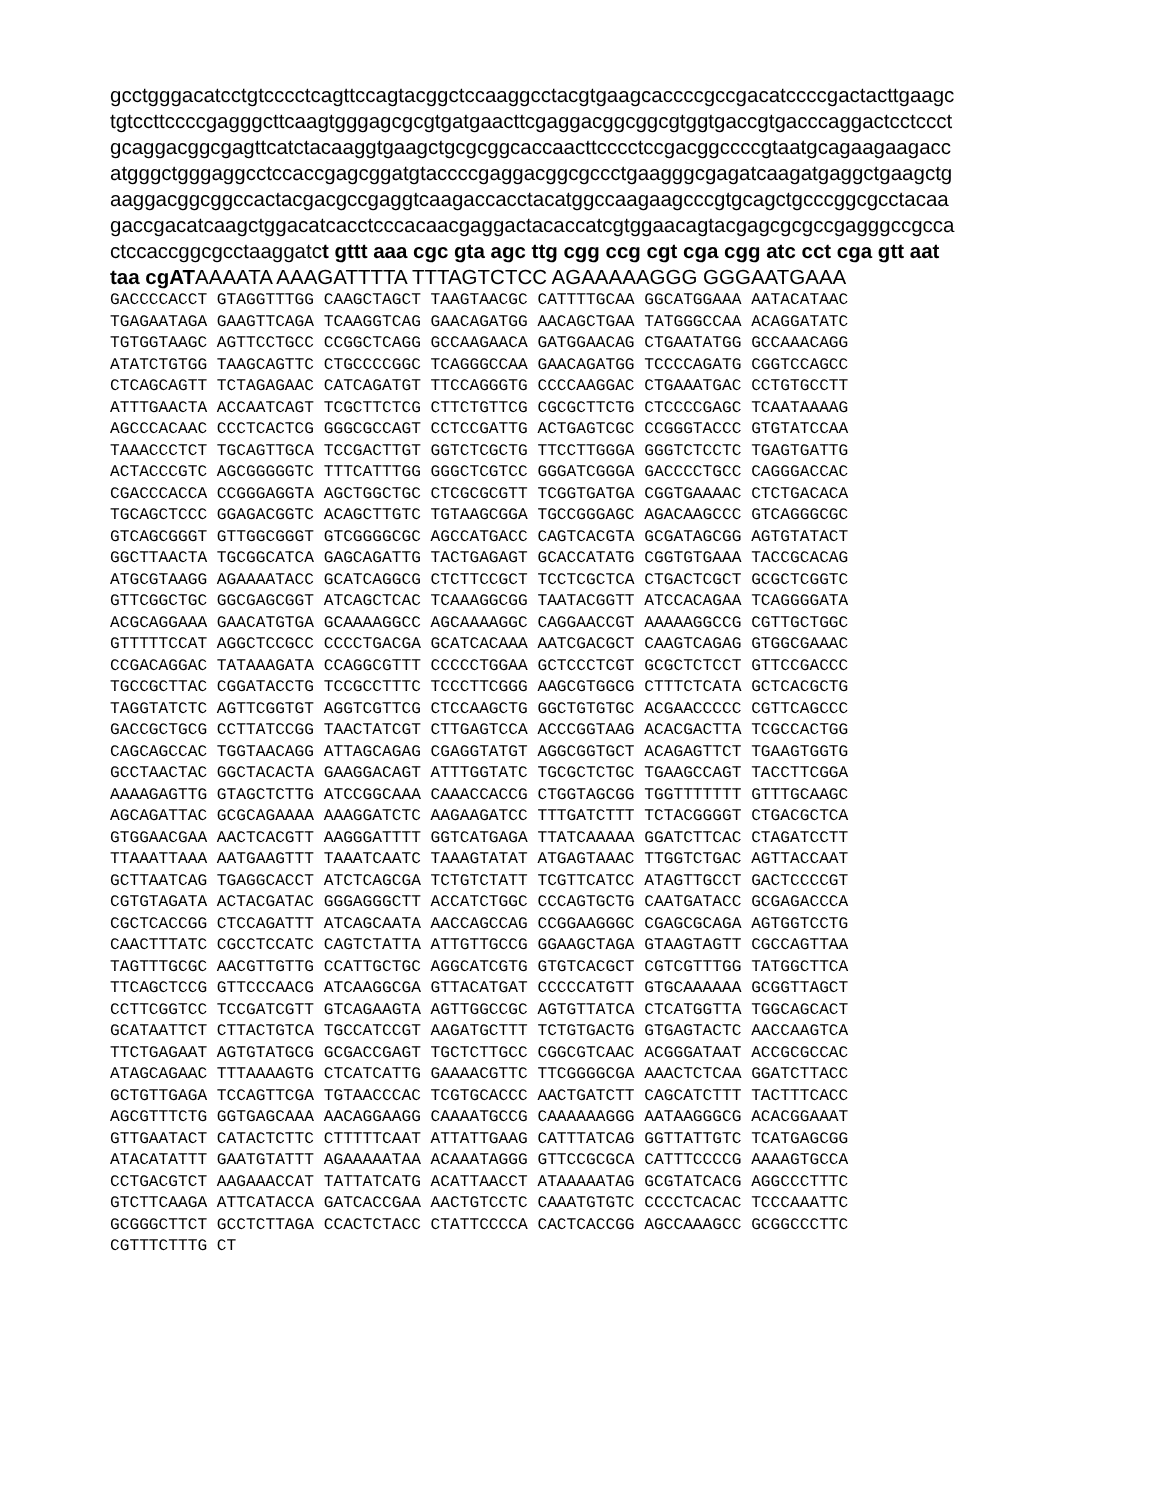gcctgggacatcctgtcccctcagttccagtacggctccaaggcctacgtgaagcaccccgccgacatccccgactacttgaagc
tgtccttccccgagggcttcaagtgggagcgcgtgatgaacttcgaggacggcggcgtggtgaccgtgacccaggactcctccct
gcaggacggcgagttcatctacaaggtgaagctgcgcggcaccaacttcccctccgacggccccgtaatgcagaagaagacc
atgggctgggaggcctccaccgagcggatgtaccccgaggacggcgccctgaagggcgagatcaagatgaggctgaagctg
aaggacggcggccactacgacgccgaggtcaagaccacctacatggccaagaagcccgtgcagctgcccggcgcctacaa
gaccgacatcaagctggacatcacctcccacaacgaggactacaccatcgtggaacagtacgagcgcgccgagggccgcca
ctccaccggcgcctaaggatct gttt aaa cgc gta agc ttg cgg ccg cgt cga cgg atc cct cga gtt aat
taa cgATAAAATA AAAGATTTTA TTTAGTCTCC AGAAAAAGGG GGGAATGAAA
GACCCCACCT GTAGGTTTGG CAAGCTAGCT TAAGTAACGC CATTTTGCAA GGCATGGAAA AATACATAAC
TGAGAATAGA GAAGTTCAGA TCAAGGTCAG GAACAGATGG AACAGCTGAA TATGGGCCAA ACAGGATATC
TGTGGTAAGC AGTTCCTGCC CCGGCTCAGG GCCAAGAACA GATGGAACAG CTGAATATGG GCCAAACAGG
ATATCTGTGG TAAGCAGTTC CTGCCCCGGC TCAGGGCCAA GAACAGATGG TCCCCAGATG CGGTCCAGCC
CTCAGCAGTT TCTAGAGAAC CATCAGATGT TTCCAGGGTG CCCCAAGGAC CTGAAATGAC CCTGTGCCTT
ATTTGAACTA ACCAATCAGT TCGCTTCTCG CTTCTGTTCG CGCGCTTCTG CTCCCCGAGC TCAATAAAAG
AGCCCACAAC CCCTCACTCG GGGCGCCAGT CCTCCGATTG ACTGAGTCGC CCGGGTACCC GTGTATCCAA
TAAACCCTCT TGCAGTTGCA TCCGACTTGT GGTCTCGCTG TTCCTTGGGA GGGTCTCCTC TGAGTGATTG
ACTACCCGTC AGCGGGGGTC TTTCATTTGG GGGCTCGTCC GGGATCGGGA GACCCCTGCC CAGGGACCAC
CGACCCACCA CCGGGAGGTA AGCTGGCTGC CTCGCGCGTT TCGGTGATGA CGGTGAAAAC CTCTGACACA
TGCAGCTCCC GGAGACGGTC ACAGCTTGTC TGTAAGCGGA TGCCGGGAGC AGACAAGCCC GTCAGGGCGC
GTCAGCGGGT GTTGGCGGGT GTCGGGGCGC AGCCATGACC CAGTCACGTA GCGATAGCGG AGTGTATACT
GGCTTAACTA TGCGGCATCA GAGCAGATTG TACTGAGAGT GCACCATATG CGGTGTGAAA TACCGCACAG
ATGCGTAAGG AGAAAATACC GCATCAGGCG CTCTTCCGCT TCCTCGCTCA CTGACTCGCT GCGCTCGGTC
GTTCGGCTGC GGCGAGCGGT ATCAGCTCAC TCAAAGGCGG TAATACGGTT ATCCACAGAA TCAGGGGATA
ACGCAGGAAA GAACATGTGA GCAAAAGGCC AGCAAAAGGC CAGGAACCGT AAAAAGGCCG CGTTGCTGGC
GTTTTTCCAT AGGCTCCGCC CCCCTGACGA GCATCACAAA AATCGACGCT CAAGTCAGAG GTGGCGAAAC
CCGACAGGAC TATAAAGATA CCAGGCGTTT CCCCCTGGAA GCTCCCTCGT GCGCTCTCCT GTTCCGACCC
TGCCGCTTAC CGGATACCTG TCCGCCTTTC TCCCTTCGGG AAGCGTGGCG CTTTCTCATA GCTCACGCTG
TAGGTATCTC AGTTCGGTGT AGGTCGTTCG CTCCAAGCTG GGCTGTGTGC ACGAACCCCC CGTTCAGCCC
GACCGCTGCG CCTTATCCGG TAACTATCGT CTTGAGTCCA ACCCGGTAAG ACACGACTTA TCGCCACTGG
CAGCAGCCAC TGGTAACAGG ATTAGCAGAG CGAGGTATGT AGGCGGTGCT ACAGAGTTCT TGAAGTGGTG
GCCTAACTAC GGCTACACTA GAAGGACAGT ATTTGGTATC TGCGCTCTGC TGAAGCCAGT TACCTTCGGA
AAAAGAGTTG GTAGCTCTTG ATCCGGCAAA CAAACCACCG CTGGTAGCGG TGGTTTTTTT GTTTGCAAGC
AGCAGATTAC GCGCAGAAAA AAAGGATCTC AAGAAGATCC TTTGATCTTT TCTACGGGGT CTGACGCTCA
GTGGAACGAA AACTCACGTT AAGGGATTTT GGTCATGAGA TTATCAAAAA GGATCTTCAC CTAGATCCTT
TTAAATTAAA AATGAAGTTT TAAATCAATC TAAAGTATAT ATGAGTAAAC TTGGTCTGAC AGTTACCAAT
GCTTAATCAG TGAGGCACCT ATCTCAGCGA TCTGTCTATT TCGTTCATCC ATAGTTGCCT GACTCCCCGT
CGTGTAGATA ACTACGATAC GGGAGGGCTT ACCATCTGGC CCCAGTGCTG CAATGATACC GCGAGACCCA
CGCTCACCGG CTCCAGATTT ATCAGCAATA AACCAGCCAG CCGGAAGGGC CGAGCGCAGA AGTGGTCCTG
CAACTTTATC CGCCTCCATC CAGTCTATTA ATTGTTGCCG GGAAGCTAGA GTAAGTAGTT CGCCAGTTAA
TAGTTTGCGC AACGTTGTTG CCATTGCTGC AGGCATCGTG GTGTCACGCT CGTCGTTTGG TATGGCTTCA
TTCAGCTCCG GTTCCCAACG ATCAAGGCGA GTTACATGAT CCCCCATGTT GTGCAAAAAA GCGGTTAGCT
CCTTCGGTCC TCCGATCGTT GTCAGAAGTA AGTTGGCCGC AGTGTTATCA CTCATGGTTA TGGCAGCACT
GCATAATTCT CTTACTGTCA TGCCATCCGT AAGATGCTTT TCTGTGACTG GTGAGTACTC AACCAAGTCA
TTCTGAGAAT AGTGTATGCG GCGACCGAGT TGCTCTTGCC CGGCGTCAAC ACGGGATAAT ACCGCGCCAC
ATAGCAGAAC TTTAAAAGTG CTCATCATTG GAAAACGTTC TTCGGGGCGA AAACTCTCAA GGATCTTACC
GCTGTTGAGA TCCAGTTCGA TGTAACCCAC TCGTGCACCC AACTGATCTT CAGCATCTTT TACTTTCACC
AGCGTTTCTG GGTGAGCAAA AACAGGAAGG CAAAATGCCG CAAAAAAGGG AATAAGGGCG ACACGGAAAT
GTTGAATACT CATACTCTTC CTTTTTCAAT ATTATTGAAG CATTTATCAG GGTTATTGTC TCATGAGCGG
ATACATATTT GAATGTATTT AGAAAAATAA ACAAATAGGG GTTCCGCGCA CATTTCCCCG AAAAGTGCCA
CCTGACGTCT AAGAAACCAT TATTATCATG ACATTAACCT ATAAAAATAG GCGTATCACG AGGCCCTTTC
GTCTTCAAGA ATTCATACCA GATCACCGAA AACTGTCCTC CAAATGTGTC CCCCTCACAC TCCCAAATTC
GCGGGCTTCT GCCTCTTAGA CCACTCTACC CTATTCCCCA CACTCACCGG AGCCAAAGCC GCGGCCCTTC
CGTTTCTTTG CT